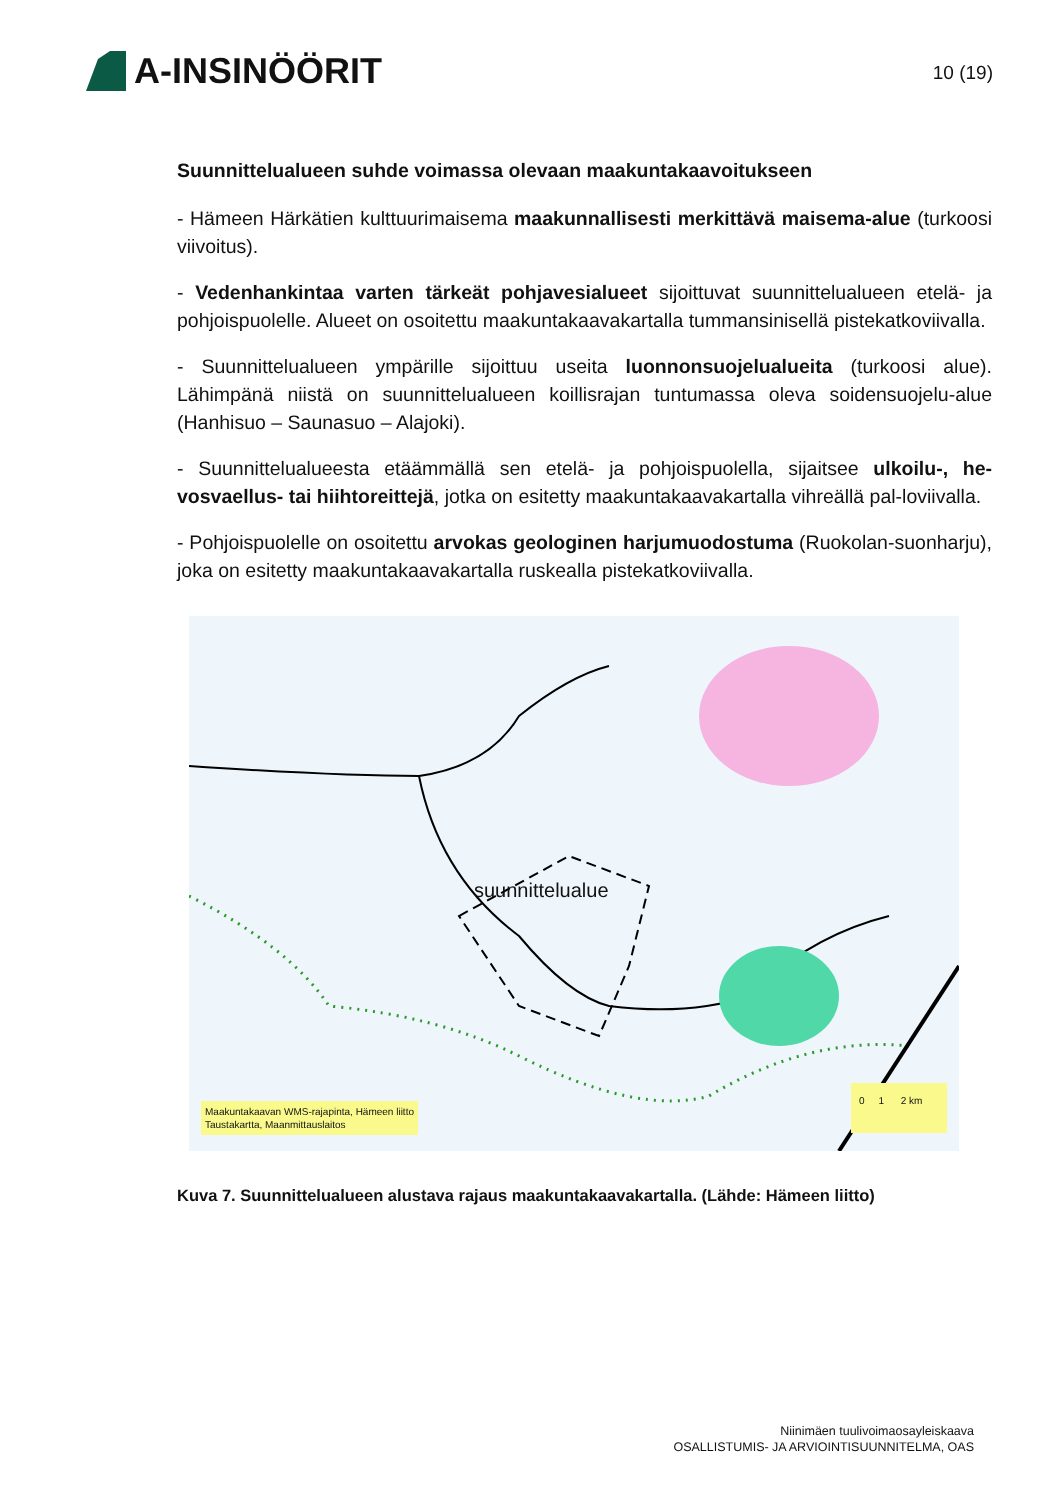A-INSINÖÖRIT
10 (19)
Suunnittelualueen suhde voimassa olevaan maakuntakaavoitukseen
- Hämeen Härkätien kulttuurimaisema maakunnallisesti merkittävä maisema-alue (turkoosi viivoitus).
- Vedenhankintaa varten tärkeät pohjavesialueet sijoittuvat suunnittelualueen etelä- ja pohjoispuolelle. Alueet on osoitettu maakuntakaavakartalla tummansinisellä pistekatkoviivalla.
- Suunnittelualueen ympärille sijoittuu useita luonnonsuojelualueita (turkoosi alue). Lähimpänä niistä on suunnittelualueen koillisrajan tuntumassa oleva soidensuojelu-alue (Hanhisuo – Saunasuo – Alajoki).
- Suunnittelualueesta etäämmällä sen etelä- ja pohjoispuolella, sijaitsee ulkoilu-, he-vosvaellus- tai hiihtoreittejä, jotka on esitetty maakuntakaavakartalla vihreällä pal-loviivalla.
- Pohjoispuolelle on osoitettu arvokas geologinen harjumuodostuma (Ruokolan-suonharju), joka on esitetty maakuntakaavakartalla ruskealla pistekatkoviivalla.
suunnittelualue
Maakuntakaavan WMS-rajapinta, Hämeen liitto
Taustakartta, Maanmittauslaitos
0 1 2 km
Kuva 7. Suunnittelualueen alustava rajaus maakuntakaavakartalla. (Lähde: Hämeen liitto)
Niinimäen tuulivoimaosayleiskaava
OSALLISTUMIS- JA ARVIOINTISUUNNITELMA, OAS